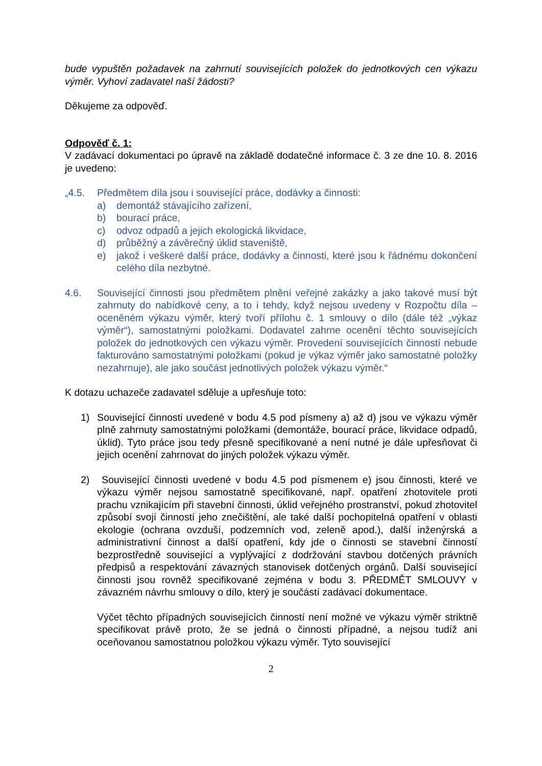bude vypuštěn požadavek na zahrnutí souvisejících položek do jednotkových cen výkazu výměr. Vyhoví zadavatel naší žádosti?
Děkujeme za odpověď.
Odpověď č. 1:
V zadávací dokumentaci po úpravě na základě dodatečné informace č. 3 ze dne 10. 8. 2016 je uvedeno:
„4.5. Předmětem díla jsou i související práce, dodávky a činnosti:
a) demontáž stávajícího zařízení,
b) bourací práce,
c) odvoz odpadů a jejich ekologická likvidace,
d) průběžný a závěrečný úklid staveniště,
e) jakož i veškeré další práce, dodávky a činnosti, které jsou k řádnému dokončení celého díla nezbytné.
4.6. Související činnosti jsou předmětem plnění veřejné zakázky a jako takové musí být zahrnuty do nabídkové ceny, a to i tehdy, když nejsou uvedeny v Rozpočtu díla – oceněném výkazu výměr, který tvoří přílohu č. 1 smlouvy o dílo (dále též „výkaz výměr“), samostatnými položkami. Dodavatel zahrne ocenění těchto souvisejících položek do jednotkových cen výkazu výměr. Provedení souvisejících činností nebude fakturováno samostatnými položkami (pokud je výkaz výměr jako samostatné položky nezahrnuje), ale jako součást jednotlivých položek výkazu výměr.“
K dotazu uchazeče zadavatel sděluje a upřesňuje toto:
1) Související činnosti uvedené v bodu 4.5 pod písmeny a) až d) jsou ve výkazu výměr plně zahrnuty samostatnými položkami (demontáže, bourací práce, likvidace odpadů, úklid). Tyto práce jsou tedy přesně specifikované a není nutné je dále upřesňovat či jejich ocenění zahrnovat do jiných položek výkazu výměr.
2) Související činnosti uvedené v bodu 4.5 pod písmenem e) jsou činnosti, které ve výkazu výměr nejsou samostatně specifikované, např. opatření zhotovitele proti prachu vznikajícím při stavební činnosti, úklid veřejného prostranství, pokud zhotovitel způsobí svojí činností jeho znečištění, ale také další pochopitelná opatření v oblasti ekologie (ochrana ovzduší, podzemních vod, zeleně apod.), další inženýrská a administrativní činnost a další opatření, kdy jde o činnosti se stavební činností bezprostředně související a vyplývající z dodržování stavbou dotčených právních předpisů a respektování závazných stanovisek dotčených orgánů. Další související činnosti jsou rovněž specifikované zejména v bodu 3. PŘEDMĚT SMLOUVY v závazném návrhu smlouvy o dílo, který je součástí zadávací dokumentace.
Výčet těchto případných souvisejících činností není možné ve výkazu výměr striktně specifikovat právě proto, že se jedná o činnosti případné, a nejsou tudíž ani oceňovanou samostatnou položkou výkazu výměr. Tyto související
2